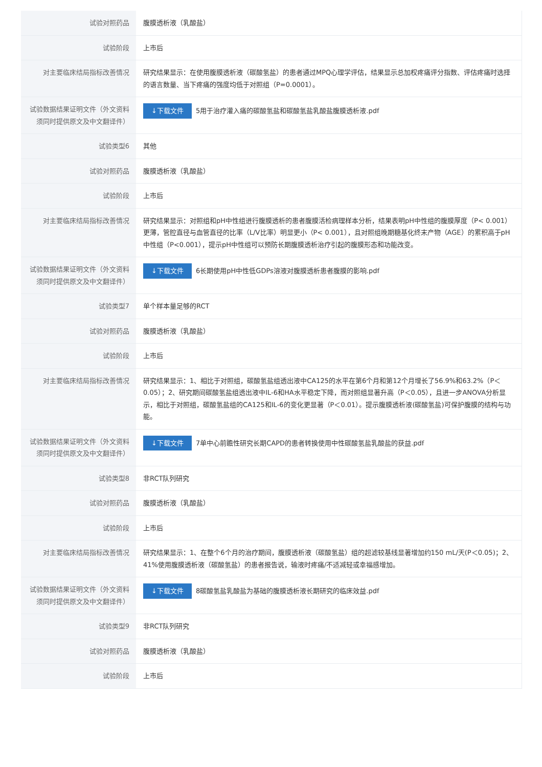| 试验对照药品 | 腹膜透析液（乳酸盐） |
| 试验阶段 | 上市后 |
| 对主要临床结局指标改善情况 | 研究结果显示：在使用腹膜透析液（碳酸氢盐）的患者通过MPQ心理学评估，结果显示总加权疼痛评分指数、评估疼痛时选择的语言数量、当下疼痛的强度均低于对照组（P=0.0001）。 |
| 试验数据结果证明文件（外文资料须同时提供原文及中文翻译件） | ↓下载文件 5用于治疗灌入痛的碳酸氢盐和碳酸氢盐乳酸盐腹膜透析液.pdf |
| 试验类型6 | 其他 |
| 试验对照药品 | 腹膜透析液（乳酸盐） |
| 试验阶段 | 上市后 |
| 对主要临床结局指标改善情况 | 研究结果显示：对照组和pH中性组进行腹膜透析的患者腹膜活检病理样本分析，结果表明pH中性组的腹膜厚度（P< 0.001）更薄，管腔直径与血管直径的比率（L/V比率）明显更小（P< 0.001），且对照组晚期糖基化终末产物（AGE）的累积高于pH中性组（P<0.001），提示pH中性组可以预防长期腹膜透析治疗引起的腹膜形态和功能改变。 |
| 试验数据结果证明文件（外文资料须同时提供原文及中文翻译件） | ↓下载文件 6长期使用pH中性低GDPs溶液对腹膜透析患者腹膜的影响.pdf |
| 试验类型7 | 单个样本量足够的RCT |
| 试验对照药品 | 腹膜透析液（乳酸盐） |
| 试验阶段 | 上市后 |
| 对主要临床结局指标改善情况 | 研究结果显示：1、相比于对照组，碳酸氢盐组透出液中CA125的水平在第6个月和第12个月增长了56.9%和63.2%（P＜0.05）；2、研究期间碳酸氢盐组透出液中IL-6和HA水平稳定下降，而对照组显著升高（P＜0.05），且进一步ANOVA分析显示，相比于对照组，碳酸氢盐组的CA125和IL-6的变化更显著（P＜0.01）。提示腹膜透析液(碳酸氢盐)可保护腹膜的结构与功能。 |
| 试验数据结果证明文件（外文资料须同时提供原文及中文翻译件） | ↓下载文件 7单中心前瞻性研究长期CAPD的患者转换使用中性碳酸氢盐乳酸盐的获益.pdf |
| 试验类型8 | 非RCT队列研究 |
| 试验对照药品 | 腹膜透析液（乳酸盐） |
| 试验阶段 | 上市后 |
| 对主要临床结局指标改善情况 | 研究结果显示：1、在整个6个月的治疗期间，腹膜透析液（碳酸氢盐）组的超滤较基线显著增加约150 mL/天(P＜0.05)；2、41%使用腹膜透析液（碳酸氢盐）的患者报告说，输液时疼痛/不适减轻或幸福感增加。 |
| 试验数据结果证明文件（外文资料须同时提供原文及中文翻译件） | ↓下载文件 8碳酸氢盐乳酸盐为基础的腹膜透析液长期研究的临床效益.pdf |
| 试验类型9 | 非RCT队列研究 |
| 试验对照药品 | 腹膜透析液（乳酸盐） |
| 试验阶段 | 上市后 |